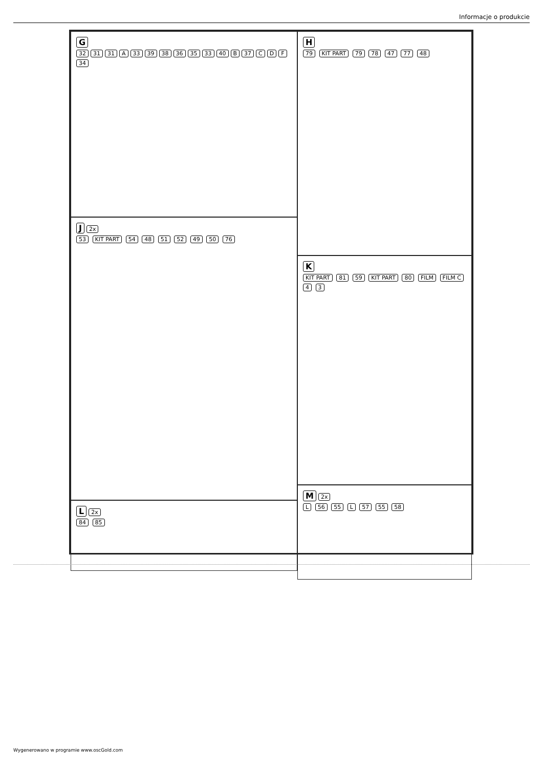Informacje o produkcie
G
32 31 31 A 33 39 38 36 35 33 40 B 37 C D F 34
J 2x
53 KIT PART 54 48 51 52 49 50 76
L 2x
84 85
H
79 KIT PART 79 78 47 77 48
K
KIT PART 81 59 KIT PART 80 FILM FILM C 4 3
M 2x
L 56 55 L 57 55 58
Wygenerowano w programie www.oscGold.com